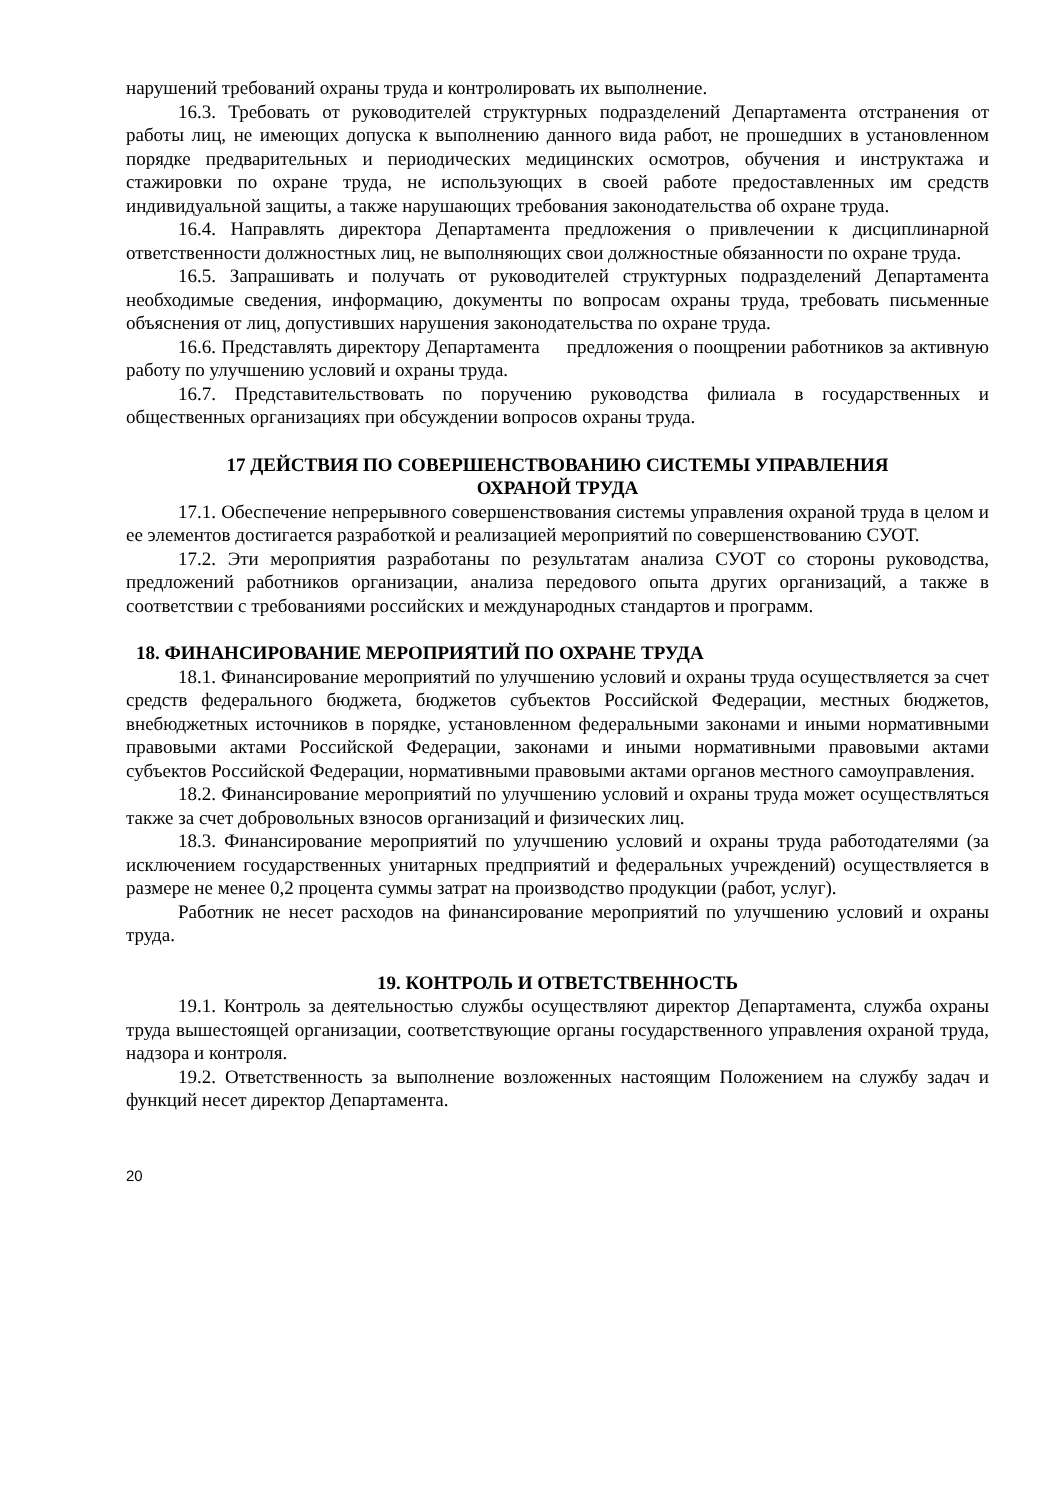нарушений требований охраны труда и контролировать их выполнение.
16.3. Требовать от руководителей структурных подразделений Департамента отстранения от работы лиц, не имеющих допуска к выполнению данного вида работ, не прошедших в установленном порядке предварительных и периодических медицинских осмотров, обучения и инструктажа и стажировки по охране труда, не использующих в своей работе предоставленных им средств индивидуальной защиты, а также нарушающих требования законодательства об охране труда.
16.4. Направлять директора Департамента предложения о привлечении к дисциплинарной ответственности должностных лиц, не выполняющих свои должностные обязанности по охране труда.
16.5. Запрашивать и получать от руководителей структурных подразделений Департамента необходимые сведения, информацию, документы по вопросам охраны труда, требовать письменные объяснения от лиц, допустивших нарушения законодательства по охране труда.
16.6. Представлять директору Департамента предложения о поощрении работников за активную работу по улучшению условий и охраны труда.
16.7. Представительствовать по поручению руководства филиала в государственных и общественных организациях при обсуждении вопросов охраны труда.
17 ДЕЙСТВИЯ ПО СОВЕРШЕНСТВОВАНИЮ СИСТЕМЫ УПРАВЛЕНИЯ
ОХРАНОЙ ТРУДА
17.1. Обеспечение непрерывного совершенствования системы управления охраной труда в целом и ее элементов достигается разработкой и реализацией мероприятий по совершенствованию СУОТ.
17.2. Эти мероприятия разработаны по результатам анализа СУОТ со стороны руководства, предложений работников организации, анализа передового опыта других организаций, а также в соответствии с требованиями российских и международных стандартов и программ.
18. ФИНАНСИРОВАНИЕ МЕРОПРИЯТИЙ ПО ОХРАНЕ ТРУДА
18.1. Финансирование мероприятий по улучшению условий и охраны труда осуществляется за счет средств федерального бюджета, бюджетов субъектов Российской Федерации, местных бюджетов, внебюджетных источников в порядке, установленном федеральными законами и иными нормативными правовыми актами Российской Федерации, законами и иными нормативными правовыми актами субъектов Российской Федерации, нормативными правовыми актами органов местного самоуправления.
18.2. Финансирование мероприятий по улучшению условий и охраны труда может осуществляться также за счет добровольных взносов организаций и физических лиц.
18.3. Финансирование мероприятий по улучшению условий и охраны труда работодателями (за исключением государственных унитарных предприятий и федеральных учреждений) осуществляется в размере не менее 0,2 процента суммы затрат на производство продукции (работ, услуг).
Работник не несет расходов на финансирование мероприятий по улучшению условий и охраны труда.
19. КОНТРОЛЬ И ОТВЕТСТВЕННОСТЬ
19.1. Контроль за деятельностью службы осуществляют директор Департамента, служба охраны труда вышестоящей организации, соответствующие органы государственного управления охраной труда, надзора и контроля.
19.2. Ответственность за выполнение возложенных настоящим Положением на службу задач и функций несет директор Департамента.
20